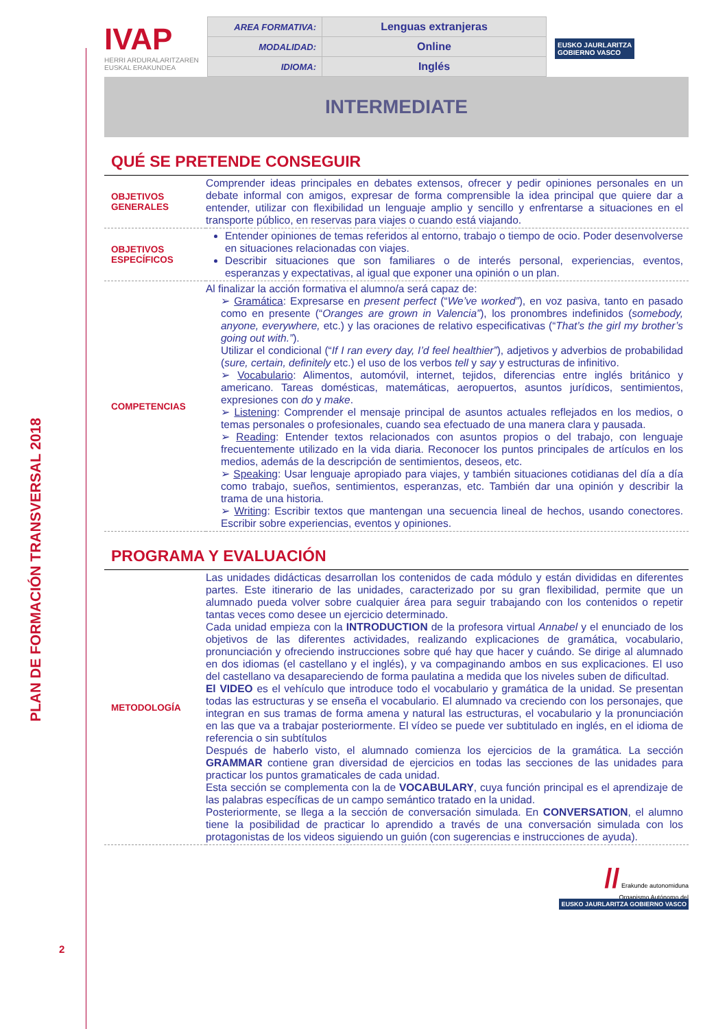PLAN DE FORMACIÓN TRANSVERSAL 2018
2
IVAP
HERRI ARDURALARITZAREN
EUSKAL ERAKUNDEA
| AREA FORMATIVA: | Lenguas extranjeras |
| MODALIDAD: | Online |
| IDIOMA: | Inglés |
EUSKO JAURLARITZA
GOBIERNO VASCO
INTERMEDIATE
QUÉ SE PRETENDE CONSEGUIR
| OBJETIVOS GENERALES | Comprender ideas principales en debates extensos, ofrecer y pedir opiniones personales en un debate informal con amigos, expresar de forma comprensible la idea principal que quiere dar a entender, utilizar con flexibilidad un lenguaje amplio y sencillo y enfrentarse a situaciones en el transporte público, en reservas para viajes o cuando está viajando. |
| OBJETIVOS ESPECÍFICOS | Entender opiniones de temas referidos al entorno, trabajo o tiempo de ocio. Poder desenvolverse en situaciones relacionadas con viajes. Describir situaciones que son familiares o de interés personal, experiencias, eventos, esperanzas y expectativas, al igual que exponer una opinión o un plan. |
| COMPETENCIAS | Al finalizar la acción formativa el alumno/a será capaz de: ➢ Gramática : Expresarse en present perfect (“ We’ve worked” ), en voz pasiva, tanto en pasado como en presente (“ Oranges are grown in Valencia” ), los pronombres indefinidos ( somebody, anyone, everywhere, etc.) y las oraciones de relativo especificativas (“ That’s the girl my brother’s going out with.” ). Utilizar el condicional (“ If I ran every day, I’d feel healthier” ), adjetivos y adverbios de probabilidad ( sure, certain, definitely etc.) el uso de los verbos tell y say y estructuras de infinitivo. ➢ Vocabulario : Alimentos, automóvil, internet, tejidos, diferencias entre inglés británico y americano. Tareas domésticas, matemáticas, aeropuertos, asuntos jurídicos, sentimientos, expresiones con do y make . ➢ Listening : Comprender el mensaje principal de asuntos actuales reflejados en los medios, o temas personales o profesionales, cuando sea efectuado de una manera clara y pausada. ➢ Reading : Entender textos relacionados con asuntos propios o del trabajo, con lenguaje frecuentemente utilizado en la vida diaria. Reconocer los puntos principales de artículos en los medios, además de la descripción de sentimientos, deseos, etc. ➢ Speaking : Usar lenguaje apropiado para viajes, y también situaciones cotidianas del día a día como trabajo, sueños, sentimientos, esperanzas, etc. También dar una opinión y describir la trama de una historia. ➢ Writing : Escribir textos que mantengan una secuencia lineal de hechos, usando conectores. Escribir sobre experiencias, eventos y opiniones. |
PROGRAMA Y EVALUACIÓN
| METODOLOGÍA | Las unidades didácticas desarrollan los contenidos de cada módulo y están divididas en diferentes partes. Este itinerario de las unidades, caracterizado por su gran flexibilidad, permite que un alumnado pueda volver sobre cualquier área para seguir trabajando con los contenidos o repetir tantas veces como desee un ejercicio determinado. Cada unidad empieza con la INTRODUCTION de la profesora virtual Annabel y el enunciado de los objetivos de las diferentes actividades, realizando explicaciones de gramática, vocabulario, pronunciación y ofreciendo instrucciones sobre qué hay que hacer y cuándo. Se dirige al alumnado en dos idiomas (el castellano y el inglés), y va compaginando ambos en sus explicaciones. El uso del castellano va desapareciendo de forma paulatina a medida que los niveles suben de dificultad. El VIDEO es el vehículo que introduce todo el vocabulario y gramática de la unidad. Se presentan todas las estructuras y se enseña el vocabulario. El alumnado va creciendo con los personajes, que integran en sus tramas de forma amena y natural las estructuras, el vocabulario y la pronunciación en las que va a trabajar posteriormente. El vídeo se puede ver subtitulado en inglés, en el idioma de referencia o sin subtítulos Después de haberlo visto, el alumnado comienza los ejercicios de la gramática. La sección GRAMMAR contiene gran diversidad de ejercicios en todas las secciones de las unidades para practicar los puntos gramaticales de cada unidad. Esta sección se complementa con la de VOCABULARY , cuya función principal es el aprendizaje de las palabras específicas de un campo semántico tratado en la unidad. Posteriormente, se llega a la sección de conversación simulada. En CONVERSATION , el alumno tiene la posibilidad de practicar lo aprendido a través de una conversación simulada con los protagonistas de los videos siguiendo un guión (con sugerencias e instrucciones de ayuda). |
// Erakunde autonomiduna
Organismo Autónomo del
EUSKO JAURLARITZA GOBIERNO VASCO